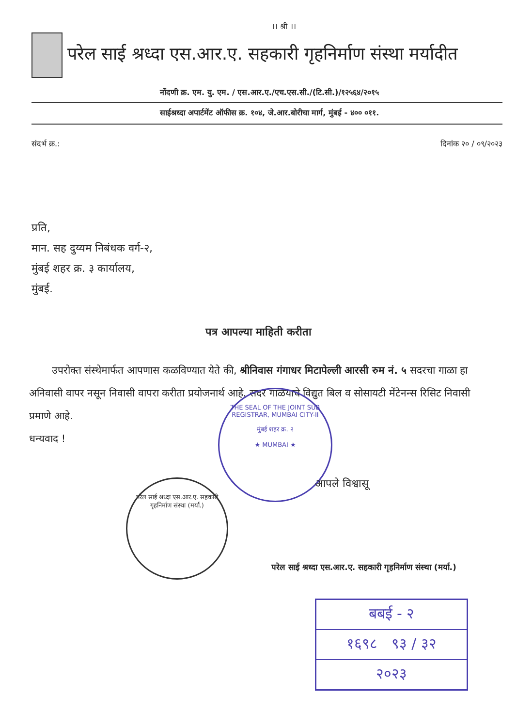।। श्री ।।
परेल साई श्रध्दा एस.आर.ए. सहकारी गृहनिर्माण संस्था मर्यादीत
नोंदणी क्र. एम. यु. एम. / एस.आर.ए./एच.एस.सी./(टि.सी.)/१२५६४/२०१५
साईश्रध्दा अपार्टमेंट ऑफीस क्र. १०४, जे.आर.बोरीचा मार्ग, मुंबई - ४०० ०११.
संदर्भ क्र.: दिनांक २० / ०९/२०२३
प्रति,
मान. सह दुय्यम निबंधक वर्ग-२,
मुंबई शहर क्र. ३ कार्यालय,
मुंबई.
पत्र आपल्या माहिती करीता
उपरोक्त संस्थेमार्फत आपणास कळविण्यात येते की, श्रीनिवास गंगाधर मिटापेल्ली आरसी रुम नं. ५ सदरचा गाळा हा अनिवासी वापर नसून निवासी वापरा करीता प्रयोजनार्थ आहे. सदर गाळयाचे विद्युत बिल व सोसायटी मेंटेनन्स रिसिट निवासी प्रमाणे आहे.
धन्यवाद !
THE SEAL OF THE JOINT SUB REGISTRAR, MUMBAI CITY-II
मुंबई शहर क्र. २
★ MUMBAI ★
परेल साई श्रध्दा एस.आर.ए. सहकारी गृहनिर्माण संस्था (मर्या.)
आपले विश्वासू
परेल साई श्रध्दा एस.आर.ए. सहकारी गृहनिर्माण संस्था (मर्या.)
बबई - २
१६९८ ९३ / ३२
२०२३